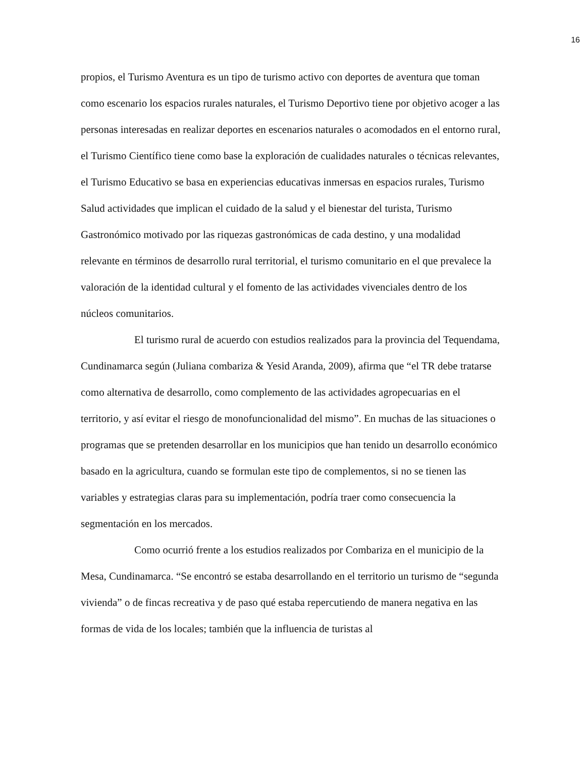16
propios, el Turismo Aventura es un tipo de turismo activo con deportes de aventura que toman como escenario los espacios rurales naturales, el Turismo Deportivo tiene por objetivo acoger a las personas interesadas en realizar deportes en escenarios naturales o acomodados en el entorno rural, el Turismo Científico tiene como base la exploración de cualidades naturales o técnicas relevantes, el Turismo Educativo se basa en experiencias educativas inmersas en espacios rurales, Turismo Salud actividades que implican el cuidado de la salud y el bienestar del turista, Turismo Gastronómico motivado por las riquezas gastronómicas de cada destino, y una modalidad relevante en términos de desarrollo rural territorial, el turismo comunitario en el que prevalece la valoración de la identidad cultural y el fomento de las actividades vivenciales dentro de los núcleos comunitarios.
El turismo rural de acuerdo con estudios realizados para la provincia del Tequendama, Cundinamarca según (Juliana combariza & Yesid Aranda, 2009), afirma que “el TR debe tratarse como alternativa de desarrollo, como complemento de las actividades agropecuarias en el territorio, y así evitar el riesgo de monofuncionalidad del mismo”. En muchas de las situaciones o programas que se pretenden desarrollar en los municipios que han tenido un desarrollo económico basado en la agricultura, cuando se formulan este tipo de complementos, si no se tienen las variables y estrategias claras para su implementación, podría traer como consecuencia la segmentación en los mercados.
Como ocurrió frente a los estudios realizados por Combariza en el municipio de la Mesa, Cundinamarca. “Se encontró se estaba desarrollando en el territorio un turismo de “segunda vivienda” o de fincas recreativa y de paso qué estaba repercutiendo de manera negativa en las formas de vida de los locales; también que la influencia de turistas al